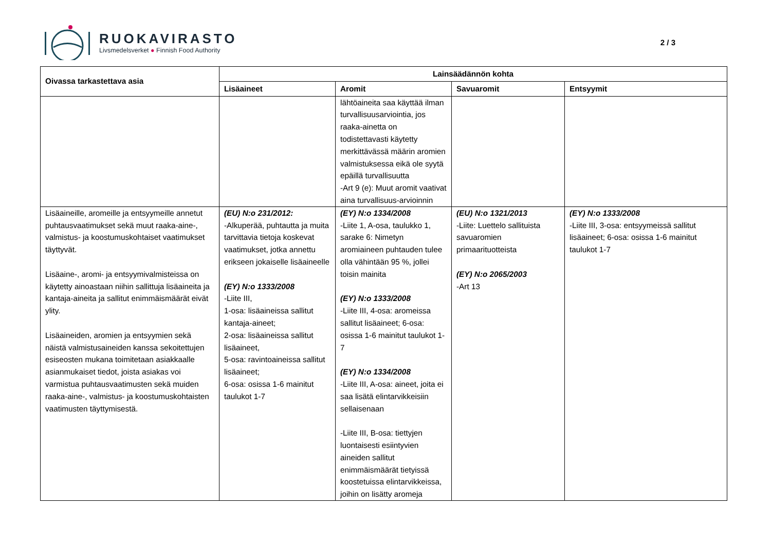RUOKAVIRASTO
Livsmedelsverket ● Finnish Food Authority
2 / 3
| Oivassa tarkastettava asia | Lainsäädännön kohta | | | |
| --- | --- | --- | --- | --- |
| | Lisäaineet | Aromit | Savuaromit | Entsyymit |
| | | lähtöaineita saa käyttää ilman turvallisuusarviointia, jos raaka-ainetta on todistettavasti käytetty merkittävässä määrin aromien valmistuksessa eikä ole syytä epäillä turvallisuutta -Art 9 (e): Muut aromit vaativat aina turvallisuus-arvioinnin | | |
| Lisäaineille, aromeille ja entsyymeille annetut puhtausvaatimukset sekä muut raaka-aine-, valmistus- ja koostumuskohtaiset vaatimukset täyttyvät. Lisäaine-, aromi- ja entsyymivalmisteissa on käytetty ainoastaan niihin sallittuja lisäaineita ja kantaja-aineita ja sallitut enimmäismäärät eivät ylity. Lisäaineiden, aromien ja entsyymien sekä näistä valmistusaineiden kanssa sekoitettujen esiseosten mukana toimitetaan asiakkaalle asianmukaiset tiedot, joista asiakas voi varmistua puhtausvaatimusten sekä muiden raaka-aine-, valmistus- ja koostumuskohtaisten vaatimusten täyttymisestä. | (EU) N:o 231/2012: -Alkuperää, puhtautta ja muita tarvittavia tietoja koskevat vaatimukset, jotka annettu erikseen jokaiselle lisäaineelle (EY) N:o 1333/2008 -Liite III, 1-osa: lisäaineissa sallitut kantaja-aineet; 2-osa: lisäaineissa sallitut lisäaineet, 5-osa: ravintoaineissa sallitut lisäaineet; 6-osa: osissa 1-6 mainitut taulukot 1-7 | (EY) N:o 1334/2008 -Liite 1, A-osa, taulukko 1, sarake 6: Nimetyn aromiaineen puhtauden tulee olla vähintään 95 %, jollei toisin mainita (EY) N:o 1333/2008 -Liite III, 4-osa: aromeissa sallitut lisäaineet; 6-osa: osissa 1-6 mainitut taulukot 1-7 (EY) N:o 1334/2008 -Liite III, A-osa: aineet, joita ei saa lisätä elintarvikkeisiin sellaisenaan -Liite III, B-osa: tiettyjen luontaisesti esiintyvien aineiden sallitut enimmäismäärät tietyissä koostetuissa elintarvikkeissa, joihin on lisätty aromeja | (EU) N:o 1321/2013 -Liite: Luettelo sallituista savuaromien primaarituotteista (EY) N:o 2065/2003 -Art 13 | (EY) N:o 1333/2008 -Liite III, 3-osa: entsyymeissä sallitut lisäaineet; 6-osa: osissa 1-6 mainitut taulukot 1-7 |